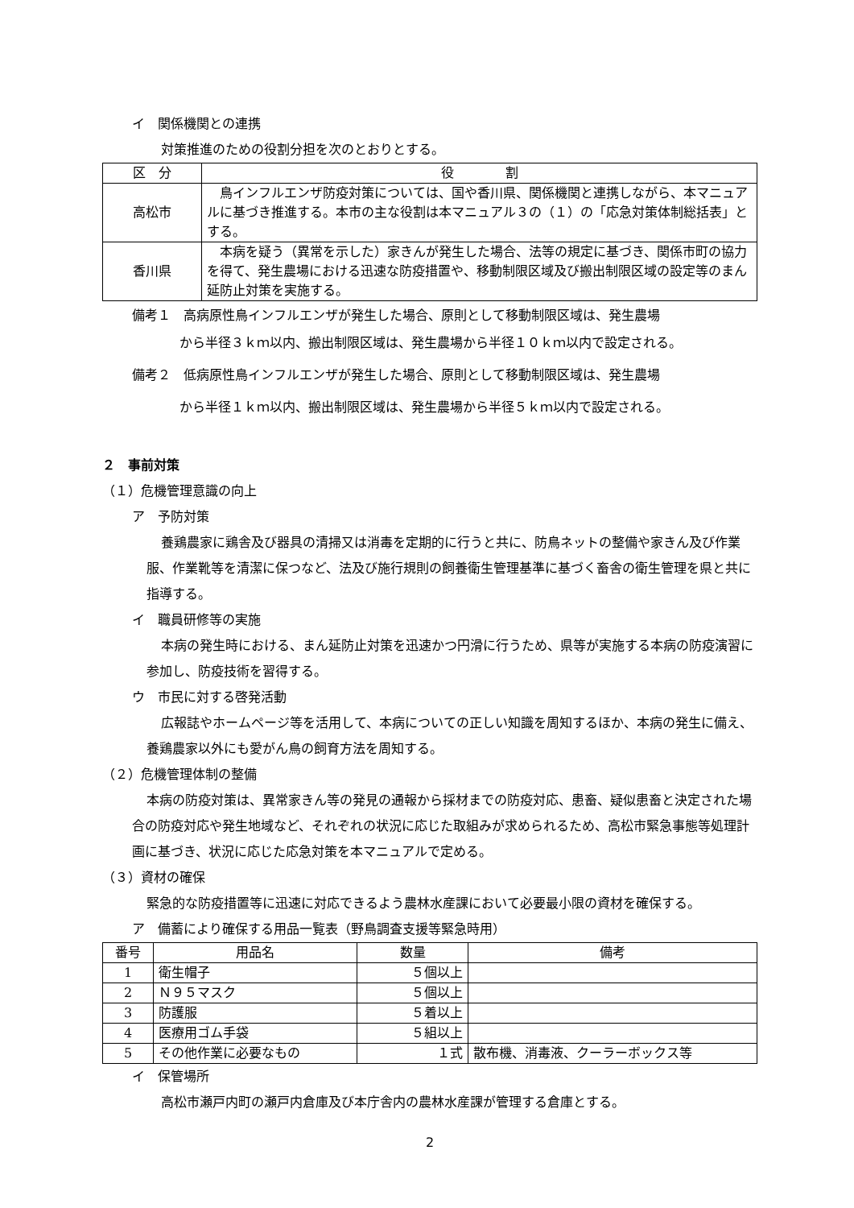イ　関係機関との連携
対策推進のための役割分担を次のとおりとする。
| 区 分 | 役 割 |
| --- | --- |
| 高松市 | 鳥インフルエンザ防疫対策については、国や香川県、関係機関と連携しながら、本マニュアルに基づき推進する。本市の主な役割は本マニュアル３の（１）の「応急対策体制総括表」とする。 |
| 香川県 | 本病を疑う（異常を示した）家きんが発生した場合、法等の規定に基づき、関係市町の協力を得て、発生農場における迅速な防疫措置や、移動制限区域及び搬出制限区域の設定等のまん延防止対策を実施する。 |
備考１　高病原性鳥インフルエンザが発生した場合、原則として移動制限区域は、発生農場
から半径３ｋｍ以内、搬出制限区域は、発生農場から半径１０ｋｍ以内で設定される。
備考２　低病原性鳥インフルエンザが発生した場合、原則として移動制限区域は、発生農場
から半径１ｋｍ以内、搬出制限区域は、発生農場から半径５ｋｍ以内で設定される。
２　事前対策
（１）危機管理意識の向上
ア　予防対策
養鶏農家に鶏舎及び器具の清掃又は消毒を定期的に行うと共に、防鳥ネットの整備や家きん及び作業服、作業靴等を清潔に保つなど、法及び施行規則の飼養衛生管理基準に基づく畜舎の衛生管理を県と共に指導する。
イ　職員研修等の実施
本病の発生時における、まん延防止対策を迅速かつ円滑に行うため、県等が実施する本病の防疫演習に参加し、防疫技術を習得する。
ウ　市民に対する啓発活動
広報誌やホームページ等を活用して、本病についての正しい知識を周知するほか、本病の発生に備え、養鶏農家以外にも愛がん鳥の飼育方法を周知する。
（２）危機管理体制の整備
本病の防疫対策は、異常家きん等の発見の通報から採材までの防疫対応、患畜、疑似患畜と決定された場合の防疫対応や発生地域など、それぞれの状況に応じた取組みが求められるため、高松市緊急事態等処理計画に基づき、状況に応じた応急対策を本マニュアルで定める。
（３）資材の確保
緊急的な防疫措置等に迅速に対応できるよう農林水産課において必要最小限の資材を確保する。
ア　備蓄により確保する用品一覧表（野鳥調査支援等緊急時用）
| 番号 | 用品名 | 数量 | 備考 |
| --- | --- | --- | --- |
| 1 | 衛生帽子 | ５個以上 | |
| 2 | Ｎ９５マスク | ５個以上 | |
| 3 | 防護服 | ５着以上 | |
| 4 | 医療用ゴム手袋 | ５組以上 | |
| 5 | その他作業に必要なもの | １式 | 散布機、消毒液、クーラーボックス等 |
イ　保管場所
高松市瀬戸内町の瀬戸内倉庫及び本庁舎内の農林水産課が管理する倉庫とする。
2